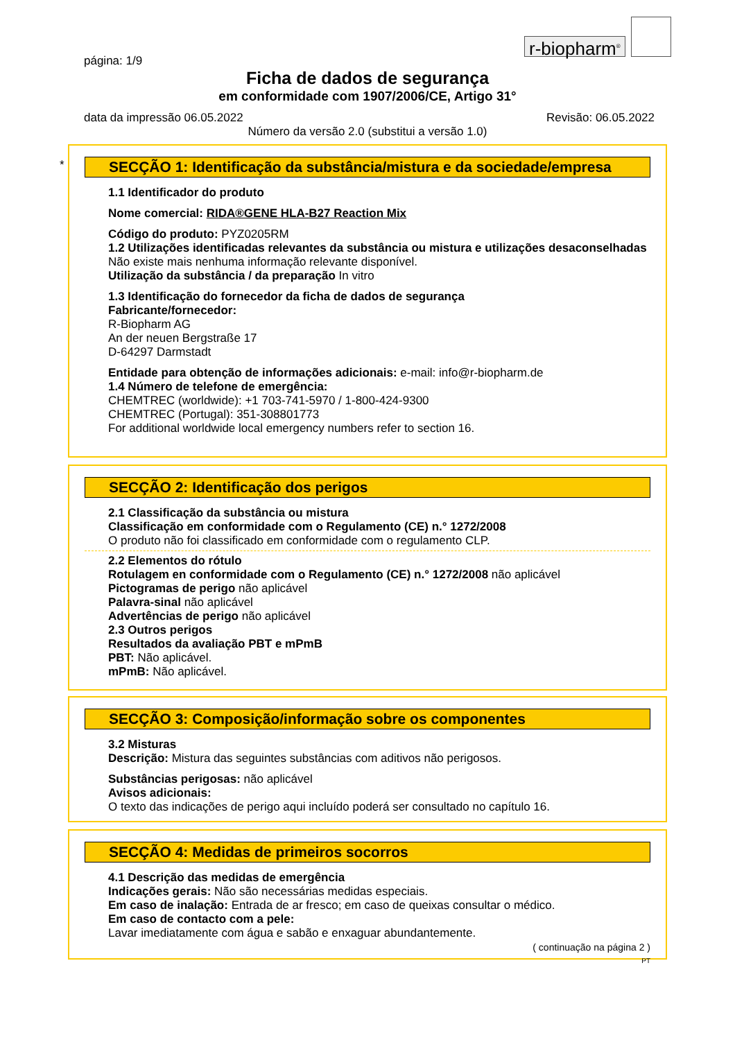r-biopharm<sup>®</sup>
página: 1/9
Ficha de dados de segurança
em conformidade com 1907/2006/CE, Artigo 31°
data da impressão 06.05.2022 Revisão: 06.05.2022
Número da versão 2.0 (substitui a versão 1.0)
*
SECÇÃO 1: Identificação da substância/mistura e da sociedade/empresa
1.1 Identificador do produto
Nome comercial: RIDA®GENE HLA-B27 Reaction Mix
Código do produto: PYZ0205RM
1.2 Utilizações identificadas relevantes da substância ou mistura e utilizações desaconselhadas
Não existe mais nenhuma informação relevante disponível.
Utilização da substância / da preparação In vitro
1.3 Identificação do fornecedor da ficha de dados de segurança
Fabricante/fornecedor:
R-Biopharm AG
An der neuen Bergstraße 17
D-64297 Darmstadt
Entidade para obtenção de informações adicionais: e-mail: info@r-biopharm.de
1.4 Número de telefone de emergência:
CHEMTREC (worldwide): +1 703-741-5970 / 1-800-424-9300
CHEMTREC (Portugal): 351-308801773
For additional worldwide local emergency numbers refer to section 16.
SECÇÃO 2: Identificação dos perigos
2.1 Classificação da substância ou mistura
Classificação em conformidade com o Regulamento (CE) n.° 1272/2008
O produto não foi classificado em conformidade com o regulamento CLP.
2.2 Elementos do rótulo
Rotulagem en conformidade com o Regulamento (CE) n.° 1272/2008 não aplicável
Pictogramas de perigo não aplicável
Palavra-sinal não aplicável
Advertências de perigo não aplicável
2.3 Outros perigos
Resultados da avaliação PBT e mPmB
PBT: Não aplicável.
mPmB: Não aplicável.
SECÇÃO 3: Composição/informação sobre os componentes
3.2 Misturas
Descrição: Mistura das seguintes substâncias com aditivos não perigosos.
Substâncias perigosas: não aplicável
Avisos adicionais:
O texto das indicações de perigo aqui incluído poderá ser consultado no capítulo 16.
SECÇÃO 4: Medidas de primeiros socorros
4.1 Descrição das medidas de emergência
Indicações gerais: Não são necessárias medidas especiais.
Em caso de inalação: Entrada de ar fresco; em caso de queixas consultar o médico.
Em caso de contacto com a pele:
Lavar imediatamente com água e sabão e enxaguar abundantemente.
( continuação na página 2 )
PT